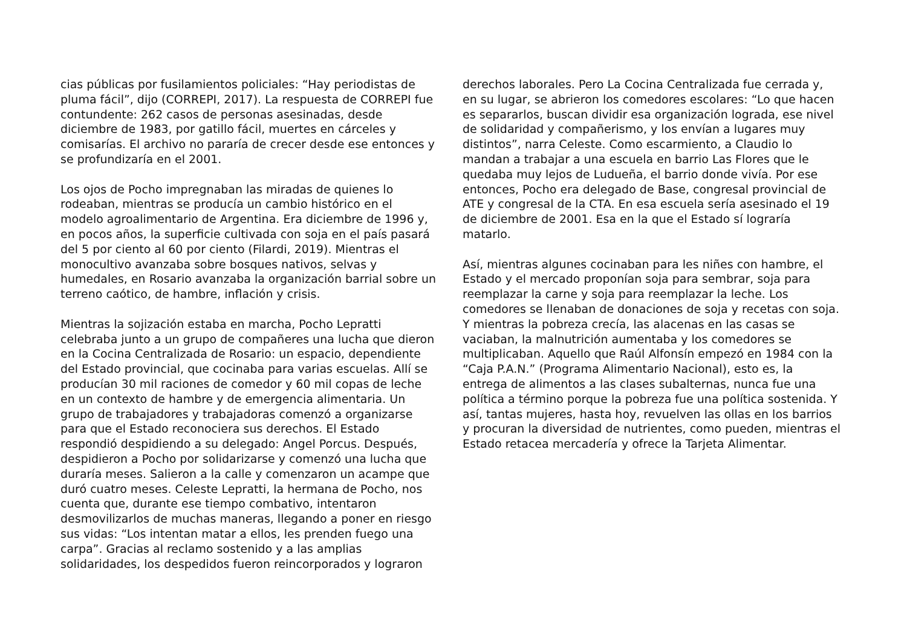cias públicas por fusilamientos policiales: “Hay periodistas de pluma fácil”, dijo (CORREPI, 2017). La respuesta de CORREPI fue contundente: 262 casos de personas asesinadas, desde diciembre de 1983, por gatillo fácil, muertes en cárceles y comisarías. El archivo no pararía de crecer desde ese entonces y se profundizaría en el 2001.
Los ojos de Pocho impregnaban las miradas de quienes lo rodeaban, mientras se producía un cambio histórico en el modelo agroalimentario de Argentina. Era diciembre de 1996 y, en pocos años, la superficie cultivada con soja en el país pasará del 5 por ciento al 60 por ciento (Filardi, 2019). Mientras el monocultivo avanzaba sobre bosques nativos, selvas y humedales, en Rosario avanzaba la organización barrial sobre un terreno caótico, de hambre, inflación y crisis.
Mientras la sojización estaba en marcha, Pocho Lepratti celebraba junto a un grupo de compañeres una lucha que dieron en la Cocina Centralizada de Rosario: un espacio, dependiente del Estado provincial, que cocinaba para varias escuelas. Allí se producían 30 mil raciones de comedor y 60 mil copas de leche en un contexto de hambre y de emergencia alimentaria. Un grupo de trabajadores y trabajadoras comenzó a organizarse para que el Estado reconociera sus derechos. El Estado respondió despidiendo a su delegado: Angel Porcus. Después, despidieron a Pocho por solidarizarse y comenzó una lucha que duraría meses. Salieron a la calle y comenzaron un acampe que duró cuatro meses. Celeste Lepratti, la hermana de Pocho, nos cuenta que, durante ese tiempo combativo, intentaron desmovilizarlos de muchas maneras, llegando a poner en riesgo sus vidas: “Los intentan matar a ellos, les prenden fuego una carpa”. Gracias al reclamo sostenido y a las amplias solidaridades, los despedidos fueron reincorporados y lograron
derechos laborales. Pero La Cocina Centralizada fue cerrada y, en su lugar, se abrieron los comedores escolares: “Lo que hacen es separarlos, buscan dividir esa organización lograda, ese nivel de solidaridad y compañerismo, y los envían a lugares muy distintos”, narra Celeste. Como escarmiento, a Claudio lo mandan a trabajar a una escuela en barrio Las Flores que le quedaba muy lejos de Ludueña, el barrio donde vivía. Por ese entonces, Pocho era delegado de Base, congresal provincial de ATE y congresal de la CTA. En esa escuela sería asesinado el 19 de diciembre de 2001. Esa en la que el Estado sí lograría matarlo.
Así, mientras algunes cocinaban para les niñes con hambre, el Estado y el mercado proponían soja para sembrar, soja para reemplazar la carne y soja para reemplazar la leche. Los comedores se llenaban de donaciones de soja y recetas con soja. Y mientras la pobreza crecía, las alacenas en las casas se vaciaban, la malnutrición aumentaba y los comedores se multiplicaban. Aquello que Raúl Alfonsín empezó en 1984 con la “Caja P.A.N.” (Programa Alimentario Nacional), esto es, la entrega de alimentos a las clases subalternas, nunca fue una política a término porque la pobreza fue una política sostenida. Y así, tantas mujeres, hasta hoy, revuelven las ollas en los barrios y procuran la diversidad de nutrientes, como pueden, mientras el Estado retacea mercadería y ofrece la Tarjeta Alimentar.